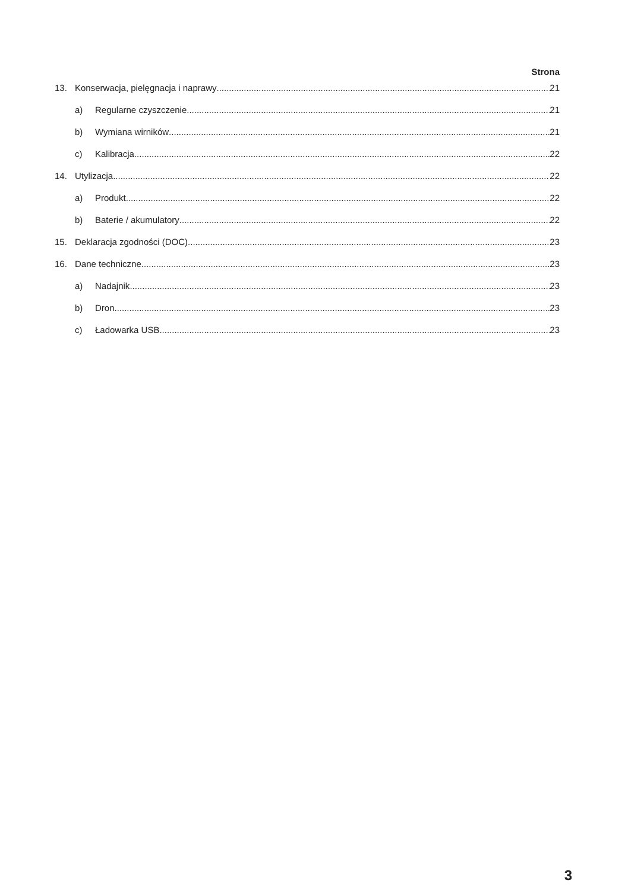Strona
13. Konserwacja, pielęgnacja i naprawy 21
a) Regularne czyszczenie 21
b) Wymiana wirników 21
c) Kalibracja 22
14. Utylizacja 22
a) Produkt 22
b) Baterie / akumulatory 22
15. Deklaracja zgodności (DOC) 23
16. Dane techniczne 23
a) Nadajnik 23
b) Dron 23
c) Ładowarka USB 23
3